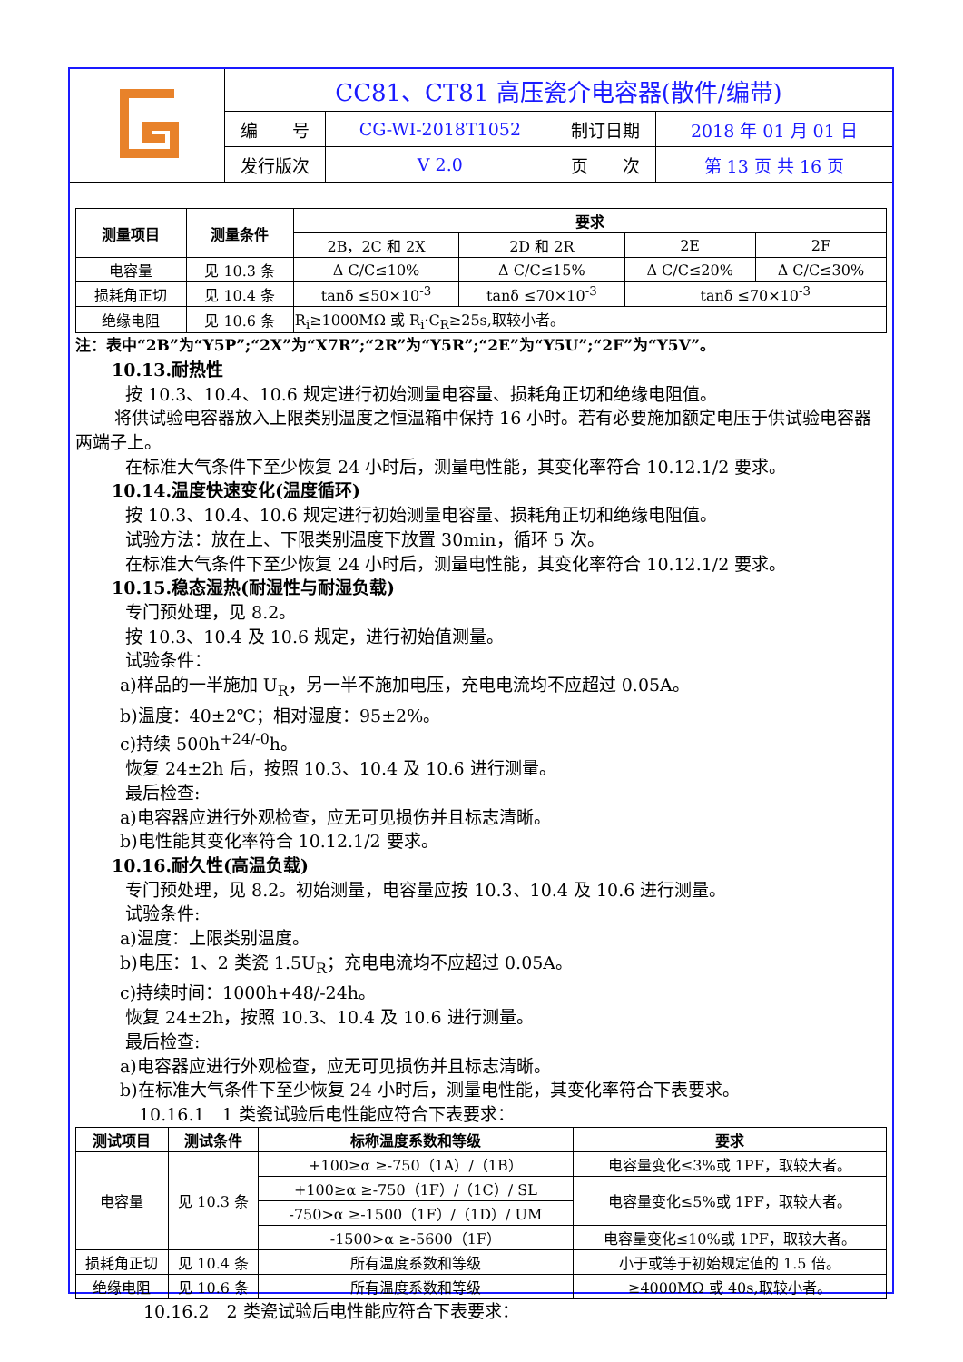| | CC81、CT81 高压瓷介电容器(散件/编带) | | | |
| | 编 号 | CG-WI-2018T1052 | 制订日期 | 2018 年 01 月 01 日 |
| | 发行版次 | V 2.0 | 页 次 | 第 13 页 共 16 页 |
| 测量项目 | 测量条件 | 要求 | | | |
| --- | --- | --- | --- | --- | --- |
| | | 2B，2C 和 2X | 2D 和 2R | 2E | 2F |
| 电容量 | 见 10.3 条 | Δ C/C≤10% | Δ C/C≤15% | Δ C/C≤20% | Δ C/C≤30% |
| 损耗角正切 | 见 10.4 条 | tanδ ≤50×10<sup>-3</sup> | tanδ ≤70×10<sup>-3</sup> | tanδ ≤70×10<sup>-3</sup> | |
| 绝缘电阻 | 见 10.6 条 | R<sub>i</sub>≥1000MΩ 或 R<sub>i</sub>·C<sub>R</sub>≥25s,取较小者。 | | | |
注：表中“2B”为“Y5P”;“2X”为“X7R”;“2R”为“Y5R”;“2E”为“Y5U”;“2F”为“Y5V”。
10.13.耐热性
按 10.3、10.4、10.6 规定进行初始测量电容量、损耗角正切和绝缘电阻值。
将供试验电容器放入上限类别温度之恒温箱中保持 16 小时。若有必要施加额定电压于供试验电容器两端子上。
在标准大气条件下至少恢复 24 小时后，测量电性能，其变化率符合 10.12.1/2 要求。
10.14.温度快速变化(温度循环)
按 10.3、10.4、10.6 规定进行初始测量电容量、损耗角正切和绝缘电阻值。
试验方法：放在上、下限类别温度下放置 30min，循环 5 次。
在标准大气条件下至少恢复 24 小时后，测量电性能，其变化率符合 10.12.1/2 要求。
10.15.稳态湿热(耐湿性与耐湿负载)
专门预处理，见 8.2。
按 10.3、10.4 及 10.6 规定，进行初始值测量。
试验条件：
a)样品的一半施加 U<sub>R</sub>，另一半不施加电压，充电电流均不应超过 0.05A。
b)温度：40±2℃；相对湿度：95±2%。
c)持续 500h<sup>+24/-0</sup>h。
恢复 24±2h 后，按照 10.3、10.4 及 10.6 进行测量。
最后检查:
a)电容器应进行外观检查，应无可见损伤并且标志清晰。
b)电性能其变化率符合 10.12.1/2 要求。
10.16.耐久性(高温负载)
专门预处理，见 8.2。初始测量，电容量应按 10.3、10.4 及 10.6 进行测量。
试验条件:
a)温度：上限类别温度。
b)电压：1、2 类瓷 1.5U<sub>R</sub>；充电电流均不应超过 0.05A。
c)持续时间：1000h+48/-24h。
恢复 24±2h，按照 10.3、10.4 及 10.6 进行测量。
最后检查:
a)电容器应进行外观检查，应无可见损伤并且标志清晰。
b)在标准大气条件下至少恢复 24 小时后，测量电性能，其变化率符合下表要求。
10.16.1　1 类瓷试验后电性能应符合下表要求：
| 测试项目 | 测试条件 | 标称温度系数和等级 | 要求 |
| --- | --- | --- | --- |
| 电容量 | 见 10.3 条 | +100≥α ≥-750（1A）/（1B） | 电容量变化≤3%或 1PF，取较大者。 |
| | | +100≥α ≥-750（1F）/（1C）/ SL | 电容量变化≤5%或 1PF，取较大者。 |
| | | -750>α ≥-1500（1F）/（1D）/ UM | |
| | | -1500>α ≥-5600（1F） | 电容量变化≤10%或 1PF，取较大者。 |
| 损耗角正切 | 见 10.4 条 | 所有温度系数和等级 | 小于或等于初始规定值的 1.5 倍。 |
| 绝缘电阻 | 见 10.6 条 | 所有温度系数和等级 | ≥4000MΩ 或 40s,取较小者。 |
10.16.2　2 类瓷试验后电性能应符合下表要求：